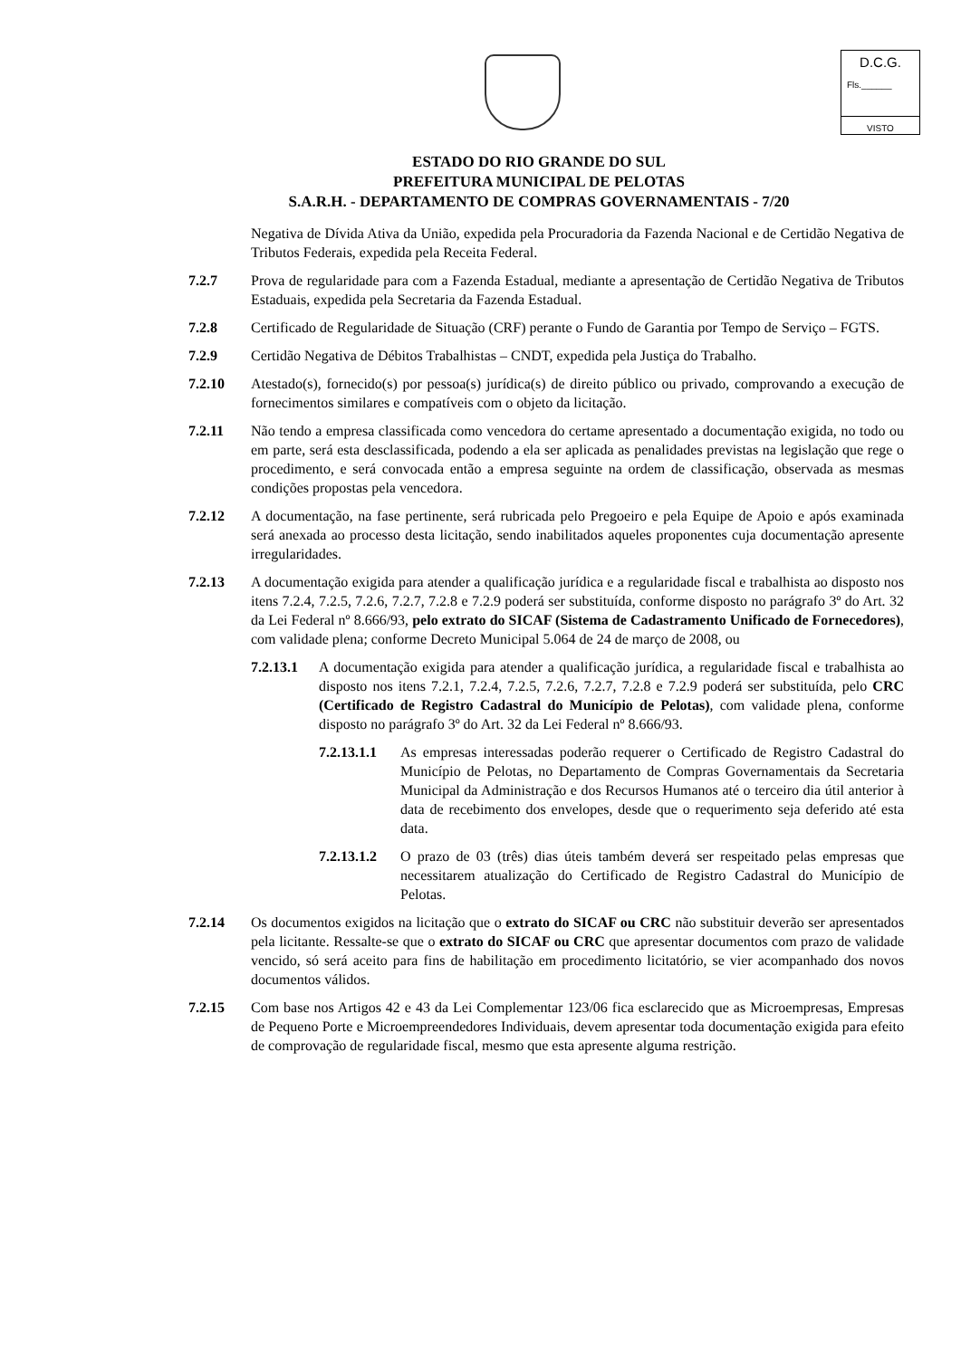D.C.G.
Fls.______
VISTO
ESTADO DO RIO GRANDE DO SUL
PREFEITURA MUNICIPAL DE PELOTAS
S.A.R.H. - DEPARTAMENTO DE COMPRAS GOVERNAMENTAIS - 7/20
Negativa de Dívida Ativa da União, expedida pela Procuradoria da Fazenda Nacional e de Certidão Negativa de Tributos Federais, expedida pela Receita Federal.
7.2.7 Prova de regularidade para com a Fazenda Estadual, mediante a apresentação de Certidão Negativa de Tributos Estaduais, expedida pela Secretaria da Fazenda Estadual.
7.2.8 Certificado de Regularidade de Situação (CRF) perante o Fundo de Garantia por Tempo de Serviço – FGTS.
7.2.9 Certidão Negativa de Débitos Trabalhistas – CNDT, expedida pela Justiça do Trabalho.
7.2.10 Atestado(s), fornecido(s) por pessoa(s) jurídica(s) de direito público ou privado, comprovando a execução de fornecimentos similares e compatíveis com o objeto da licitação.
7.2.11 Não tendo a empresa classificada como vencedora do certame apresentado a documentação exigida, no todo ou em parte, será esta desclassificada, podendo a ela ser aplicada as penalidades previstas na legislação que rege o procedimento, e será convocada então a empresa seguinte na ordem de classificação, observada as mesmas condições propostas pela vencedora.
7.2.12 A documentação, na fase pertinente, será rubricada pelo Pregoeiro e pela Equipe de Apoio e após examinada será anexada ao processo desta licitação, sendo inabilitados aqueles proponentes cuja documentação apresente irregularidades.
7.2.13 A documentação exigida para atender a qualificação jurídica e a regularidade fiscal e trabalhista ao disposto nos itens 7.2.4, 7.2.5, 7.2.6, 7.2.7, 7.2.8 e 7.2.9 poderá ser substituída, conforme disposto no parágrafo 3º do Art. 32 da Lei Federal nº 8.666/93, pelo extrato do SICAF (Sistema de Cadastramento Unificado de Fornecedores), com validade plena; conforme Decreto Municipal 5.064 de 24 de março de 2008, ou
7.2.13.1 A documentação exigida para atender a qualificação jurídica, a regularidade fiscal e trabalhista ao disposto nos itens 7.2.1, 7.2.4, 7.2.5, 7.2.6, 7.2.7, 7.2.8 e 7.2.9 poderá ser substituída, pelo CRC (Certificado de Registro Cadastral do Município de Pelotas), com validade plena, conforme disposto no parágrafo 3º do Art. 32 da Lei Federal nº 8.666/93.
7.2.13.1.1 As empresas interessadas poderão requerer o Certificado de Registro Cadastral do Município de Pelotas, no Departamento de Compras Governamentais da Secretaria Municipal da Administração e dos Recursos Humanos até o terceiro dia útil anterior à data de recebimento dos envelopes, desde que o requerimento seja deferido até esta data.
7.2.13.1.2 O prazo de 03 (três) dias úteis também deverá ser respeitado pelas empresas que necessitarem atualização do Certificado de Registro Cadastral do Município de Pelotas.
7.2.14 Os documentos exigidos na licitação que o extrato do SICAF ou CRC não substituir deverão ser apresentados pela licitante. Ressalte-se que o extrato do SICAF ou CRC que apresentar documentos com prazo de validade vencido, só será aceito para fins de habilitação em procedimento licitatório, se vier acompanhado dos novos documentos válidos.
7.2.15 Com base nos Artigos 42 e 43 da Lei Complementar 123/06 fica esclarecido que as Microempresas, Empresas de Pequeno Porte e Microempreendedores Individuais, devem apresentar toda documentação exigida para efeito de comprovação de regularidade fiscal, mesmo que esta apresente alguma restrição.